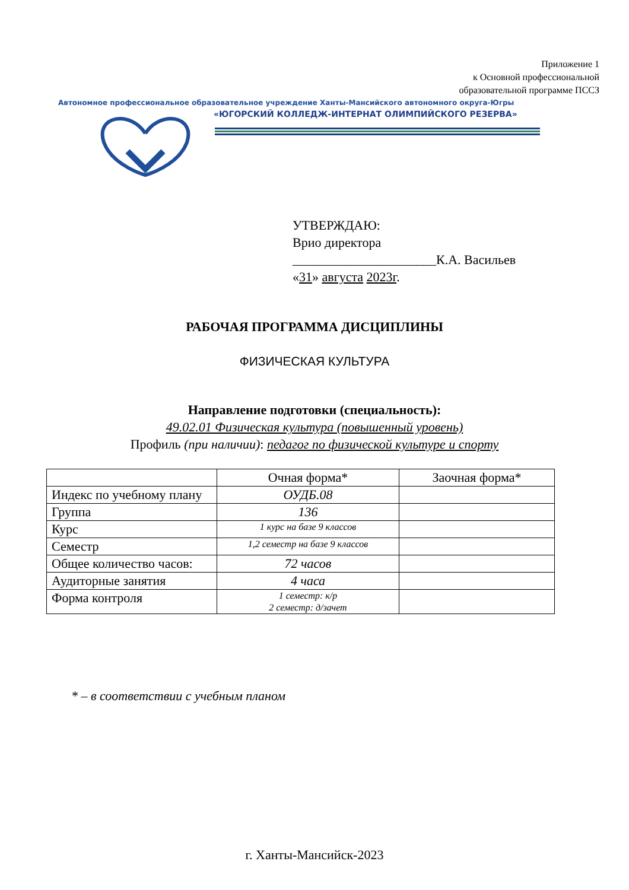Приложение 1
к Основной профессиональной
образовательной программе ПССЗ
Автономное профессиональное образовательное учреждение Ханты-Мансийского автономного округа-Югры
«ЮГОРСКИЙ КОЛЛЕДЖ-ИНТЕРНАТ ОЛИМПИЙСКОГО РЕЗЕРВА»
УТВЕРЖДАЮ:
Врио директора
______________________К.А. Васильев
«31» августа 2023г.
РАБОЧАЯ ПРОГРАММА ДИСЦИПЛИНЫ
ФИЗИЧЕСКАЯ КУЛЬТУРА
Направление подготовки (специальность):
49.02.01 Физическая культура (повышенный уровень)
Профиль (при наличии): педагог по физической культуре и спорту
| | Очная форма* | Заочная форма* |
| Индекс по учебному плану | ОУДБ.08 | |
| Группа | 136 | |
| Курс | 1 курс на базе 9 классов | |
| Семестр | 1,2 семестр на базе 9 классов | |
| Общее количество часов: | 72 часов | |
| Аудиторные занятия | 4 часа | |
| Форма контроля | 1 семестр: к/р 2 семестр: д/зачет | |
* – в соответствии с учебным планом
г. Ханты-Мансийск-2023